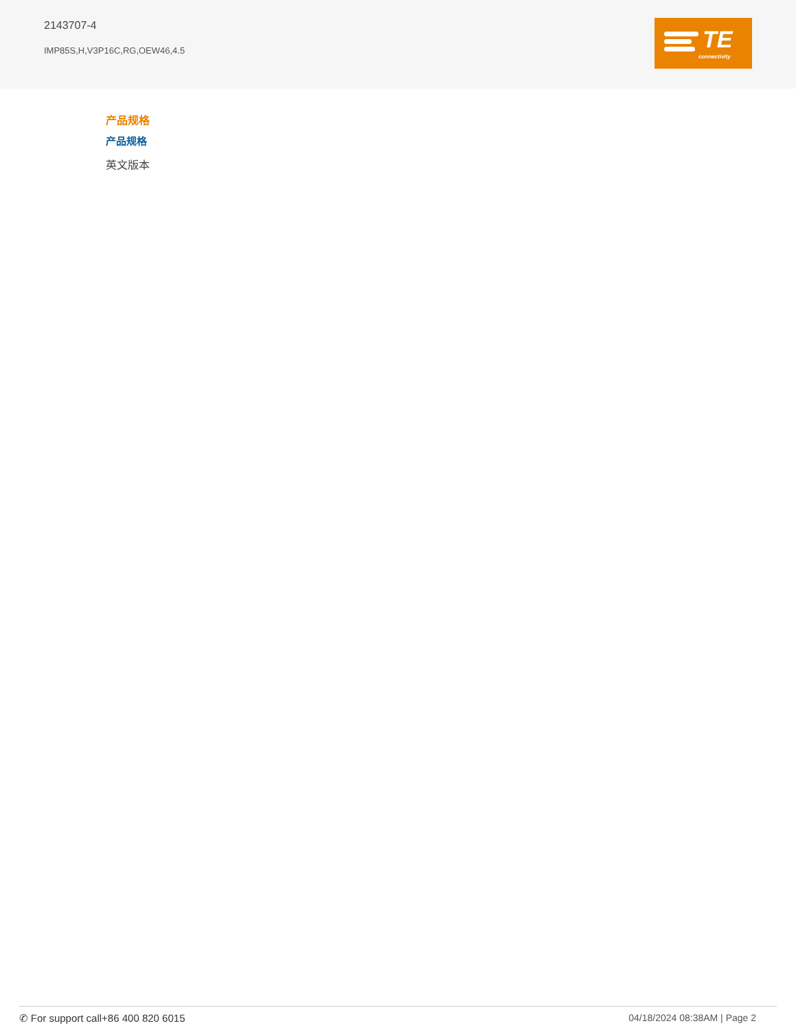2143707-4
IMP85S,H,V3P16C,RG,OEW46,4.5
TE
connectivity
产品规格
产品规格
英文版本
✆ For support call+86 400 820 6015 04/18/2024 08:38AM | Page 2